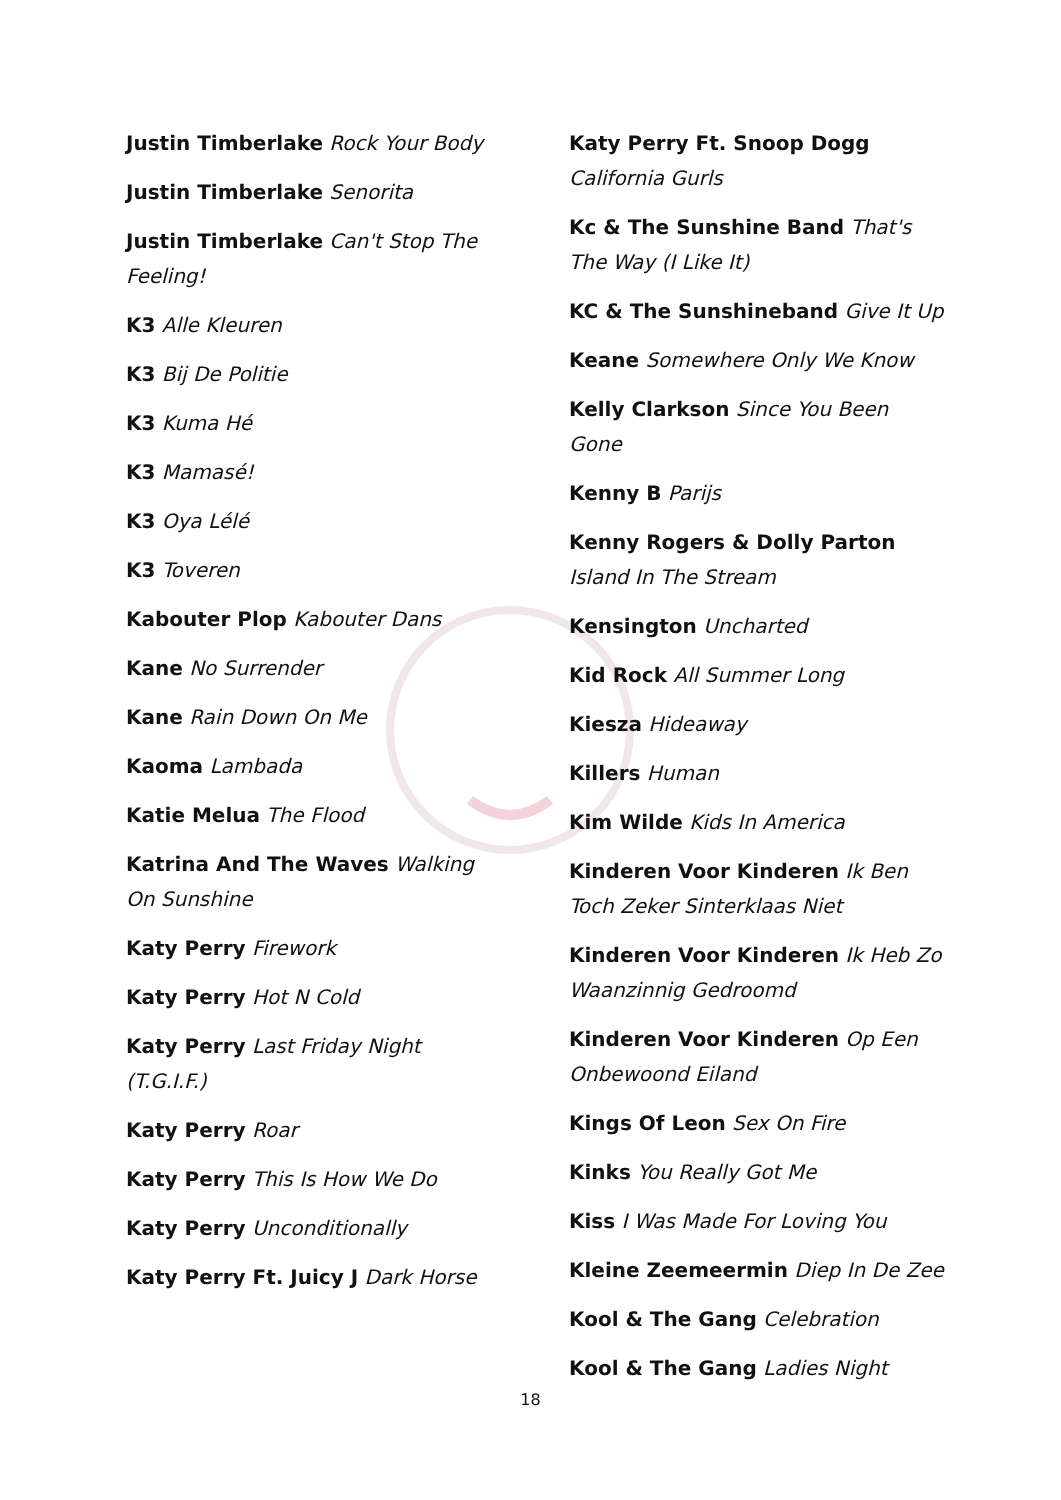Justin Timberlake Rock Your Body
Justin Timberlake Senorita
Justin Timberlake Can't Stop The Feeling!
K3 Alle Kleuren
K3 Bij De Politie
K3 Kuma Hé
K3 Mamasé!
K3 Oya Lélé
K3 Toveren
Kabouter Plop Kabouter Dans
Kane No Surrender
Kane Rain Down On Me
Kaoma Lambada
Katie Melua The Flood
Katrina And The Waves Walking On Sunshine
Katy Perry Firework
Katy Perry Hot N Cold
Katy Perry Last Friday Night (T.G.I.F.)
Katy Perry Roar
Katy Perry This Is How We Do
Katy Perry Unconditionally
Katy Perry Ft. Juicy J Dark Horse
Katy Perry Ft. Snoop Dogg California Gurls
Kc & The Sunshine Band That's The Way (I Like It)
KC & The Sunshineband Give It Up
Keane Somewhere Only We Know
Kelly Clarkson Since You Been Gone
Kenny B Parijs
Kenny Rogers & Dolly Parton Island In The Stream
Kensington Uncharted
Kid Rock All Summer Long
Kiesza Hideaway
Killers Human
Kim Wilde Kids In America
Kinderen Voor Kinderen Ik Ben Toch Zeker Sinterklaas Niet
Kinderen Voor Kinderen Ik Heb Zo Waanzinnig Gedroomd
Kinderen Voor Kinderen Op Een Onbewoond Eiland
Kings Of Leon Sex On Fire
Kinks You Really Got Me
Kiss I Was Made For Loving You
Kleine Zeemeermin Diep In De Zee
Kool & The Gang Celebration
Kool & The Gang Ladies Night
18